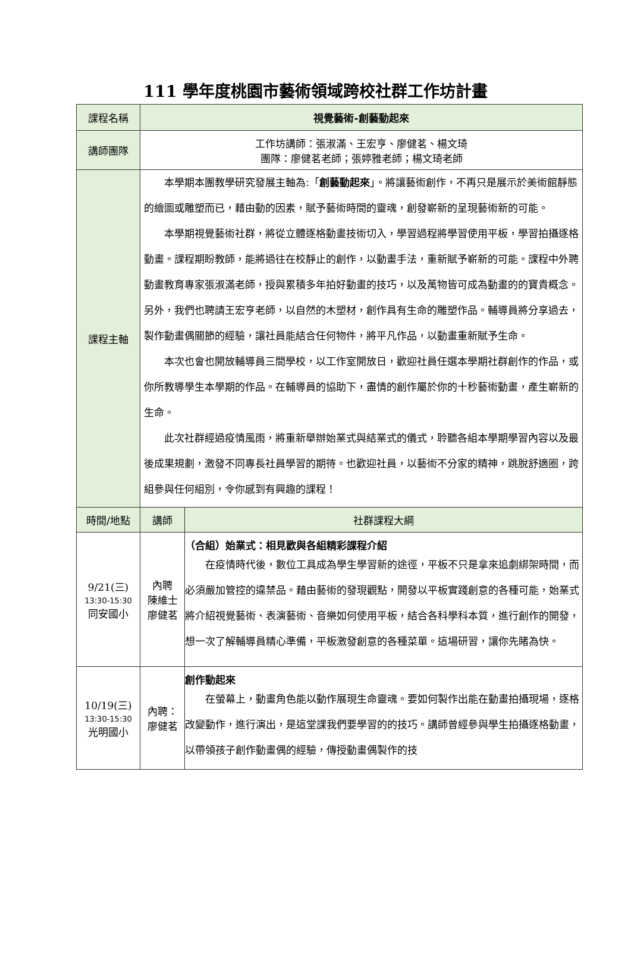111 學年度桃園市藝術領域跨校社群工作坊計畫
| 課程名稱 | 視覺藝術-創藝動起來 | |
| 講師團隊 | 工作坊講師：張淑滿、王宏亨、廖健茗、楊文琦 團隊：廖健茗老師；張婷雅老師；楊文琦老師 | |
| 課程主軸 | 本學期本團教學研究發展主軸為:「 創藝動起來 」。將讓藝術創作，不再只是展示於美術館靜態的繪圖或雕塑而已，藉由動的因素，賦予藝術時間的靈魂，創發嶄新的呈現藝術新的可能。 本學期視覺藝術社群，將從立體逐格動畫技術切入，學習過程將學習使用平板，學習拍攝逐格動畫。課程期盼教師，能將過往在校靜止的創作，以動畫手法，重新賦予嶄新的可能。課程中外聘動畫教育專家張淑滿老師，授與累積多年拍好動畫的技巧，以及萬物皆可成為動畫的的寶貴概念。另外，我們也聘請王宏亨老師，以自然的木塑材，創作具有生命的雕塑作品。輔導員將分享過去，製作動畫偶關節的經驗，讓社員能結合任何物件，將平凡作品，以動畫重新賦予生命。 本次也會也開放輔導員三間學校，以工作室開放日，歡迎社員任選本學期社群創作的作品，或你所教導學生本學期的作品。在輔導員的協助下，盡情的創作屬於你的十秒藝術動畫，產生嶄新的生命。 此次社群經過疫情風雨，將重新舉辦始業式與結業式的儀式，聆聽各組本學期學習內容以及最後成果規劃，激發不同專長社員學習的期待。也歡迎社員，以藝術不分家的精神，跳脫舒適圈，跨組參與任何組別，令你感到有興趣的課程！ | |
| 時間/地點 | 講師 | 社群課程大綱 |
| 9/21(三) 13:30-15:30 同安國小 | 內聘 陳維士 廖健茗 | （合組）始業式：相見歡與各組精彩課程介紹 在疫情時代後，數位工具成為學生學習新的途徑，平板不只是拿來追劇綁架時間，而必須嚴加管控的違禁品。藉由藝術的發現觀點，開發以平板實踐創意的各種可能，始業式將介紹視覺藝術、表演藝術、音樂如何使用平板，結合各科學科本質，進行創作的開發，想一次了解輔導員精心準備，平板激發創意的各種菜單。這場研習，讓你先睹為快。 |
| 10/19(三) 13:30-15:30 光明國小 | 內聘： 廖健茗 | 創作動起來 在螢幕上，動畫角色能以動作展現生命靈魂。要如何製作出能在動畫拍攝現場，逐格改變動作，進行演出，是這堂課我們要學習的的技巧。講師曾經參與學生拍攝逐格動畫，以帶領孩子創作動畫偶的經驗，傳授動畫偶製作的技 |